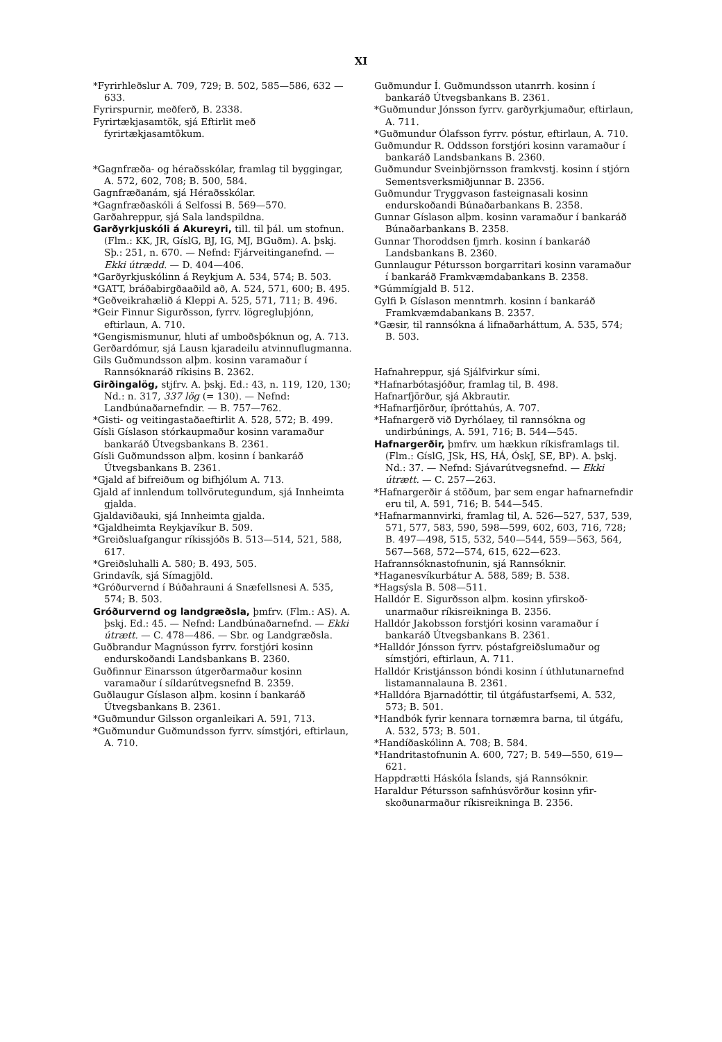XI
*Fyrirhleðslur A. 709, 729; B. 502, 585—586, 632 —633.
Fyrirspurnir, meðferð, B. 2338.
Fyrirtækjasamtök, sjá Eftirlit með fyrirtækjasamtökum.
*Gagnfræða- og héraðsskólar, framlag til bygg­ingar, A. 572, 602, 708; B. 500, 584.
Gagnfræðanám, sjá Héraðsskólar.
*Gagnfræðaskóli á Selfossi B. 569—570.
Garðahreppur, sjá Sala landspildna.
Garðyrkjuskóli á Akureyri, till. til þál. um stofnun. (Flm.: KK, JR, GíslG, BJ, IG, MJ, BGuðm). A. þskj. Sþ.: 251, n. 670. — Nefnd: Fjárveitinganefnd. — Ekki útrædd. — D. 404—406.
*Garðyrkjuskólinn á Reykjum A. 534, 574; B. 503.
*GATT, bráðabirgðaaðild að, A. 524, 571, 600; B. 495.
*Geðveikrahælið á Kleppi A. 525, 571, 711; B. 496.
*Geir Finnur Sigurðsson, fyrrv. lögregluþjónn, eftirlaun, A. 710.
*Gengismismunur, hluti af umboðsþóknun og, A. 713.
Gerðardómur, sjá Lausn kjaradeilu atvinnu­flugmanna.
Gils Guðmundsson alþm. kosinn varamaður í Rannsóknaráð ríkisins B. 2362.
Girðingalög, stjfrv. A. þskj. Ed.: 43, n. 119, 120, 130; Nd.: n. 317, 337 lög (= 130). — Nefnd: Landbúnaðarnefndir. — B. 757—762.
*Gisti- og veitingastaðaeftirlit A. 528, 572; B. 499.
Gísli Gíslason stórkaupmaður kosinn varamað­ur bankaráð Útvegsbankans B. 2361.
Gísli Guðmundsson alþm. kosinn í bankaráð Útvegsbankans B. 2361.
*Gjald af bifreiðum og bifhjólum A. 713.
Gjald af innlendum tollvörutegundum, sjá Inn­heimta gjalda.
Gjaldaviðauki, sjá Innheimta gjalda.
*Gjaldheimta Reykjavíkur B. 509.
*Greiðsluafgangur ríkissjóðs B. 513—514, 521, 588, 617.
*Greiðsluhalli A. 580; B. 493, 505.
Grindavík, sjá Símagjöld.
*Gróðurvernd í Búðahrauni á Snæfellsnesi A. 535, 574; B. 503.
Gróðurvernd og landgræðsla, þmfrv. (Flm.: AS). A. þskj. Ed.: 45. — Nefnd: Landbúnaðar­nefnd. — Ekki útrætt. — C. 478—486. — Sbr. og Landgræðsla.
Guðbrandur Magnússon fyrrv. forstjóri kosinn endurskoðandi Landsbankans B. 2360.
Guðfinnur Einarsson útgerðarmaður kosinn varamaður í síldarútvegsnefnd B. 2359.
Guðlaugur Gíslason alþm. kosinn í bankaráð Útvegsbankans B. 2361.
*Guðmundur Gilsson organleikari A. 591, 713.
*Guðmundur Guðmundsson fyrrv. símstjóri, eftirlaun, A. 710.
Guðmundur Í. Guðmundsson utanrrh. kosinn í bankaráð Útvegsbankans B. 2361.
*Guðmundur Jónsson fyrrv. garðyrkjumaður, eftirlaun, A. 711.
*Guðmundur Ólafsson fyrrv. póstur, eftirlaun, A. 710.
Guðmundur R. Oddsson forstjóri kosinn vara­maður í bankaráð Landsbankans B. 2360.
Guðmundur Sveinbjörnsson framkvstj. kosinn í stjórn Sementsverksmiðjunnar B. 2356.
Guðmundur Tryggvason fasteignasali kosinn endurskoðandi Búnaðarbankans B. 2358.
Gunnar Gíslason alþm. kosinn varamaður í bankaráð Búnaðarbankans B. 2358.
Gunnar Thoroddsen fjmrh. kosinn í bankaráð Landsbankans B. 2360.
Gunnlaugur Pétursson borgarritari kosinn vara­maður í bankaráð Framkvæmdabankans B. 2358.
*Gúmmígjald B. 512.
Gylfi Þ. Gíslason menntmrh. kosinn í banka­ráð Framkvæmdabankans B. 2357.
*Gæsir, til rannsókna á lifnaðarháttum, A. 535, 574; B. 503.
Hafnahreppur, sjá Sjálfvirkur sími.
*Hafnarbótasjóður, framlag til, B. 498.
Hafnarfjörður, sjá Akbrautir.
*Hafnarfjörður, íþróttahús, A. 707.
*Hafnargerð við Dyrhólaey, til rannsókna og undirbúnings, A. 591, 716; B. 544—545.
Hafnargerðir, þmfrv. um hækkun ríkisfram­lags til. (Flm.: GíslG, JSk, HS, HÁ, ÓskJ, SE, BP). A. þskj. Nd.: 37. — Nefnd: Sjávar­útvegsnefnd. — Ekki útrætt. — C. 257—263.
*Hafnargerðir á stöðum, þar sem engar hafnar­nefndir eru til, A. 591, 716; B. 544—545.
*Hafnarmannvirki, framlag til, A. 526—527, 537, 539, 571, 577, 583, 590, 598—599, 602, 603, 716, 728; B. 497—498, 515, 532, 540—544, 559—563, 564, 567—568, 572—574, 615, 622—623.
Hafrannsóknastofnunin, sjá Rannsóknir.
*Haganesvíkurbátur A. 588, 589; B. 538.
*Hagsýsla B. 508—511.
Halldór E. Sigurðsson alþm. kosinn yfirskoð­unarmaður ríkisreikninga B. 2356.
Halldór Jakobsson forstjóri kosinn varamaður í bankaráð Útvegsbankans B. 2361.
*Halldór Jónsson fyrrv. póstafgreiðslumaður og símstjóri, eftirlaun, A. 711.
Halldór Kristjánsson bóndi kosinn í úthlutunar­nefnd listamannalauna B. 2361.
*Halldóra Bjarnadóttir, til útgáfustarfsemi, A. 532, 573; B. 501.
*Handbók fyrir kennara tornæmra barna, til út­gáfu, A. 532, 573; B. 501.
*Handíðaskólinn A. 708; B. 584.
*Handritastofnunin A. 600, 727; B. 549—550, 619—621.
Happdrætti Háskóla Íslands, sjá Rannsóknir.
Haraldur Pétursson safnhúsvörður kosinn yfir­skoðunarmaður ríkisreikninga B. 2356.